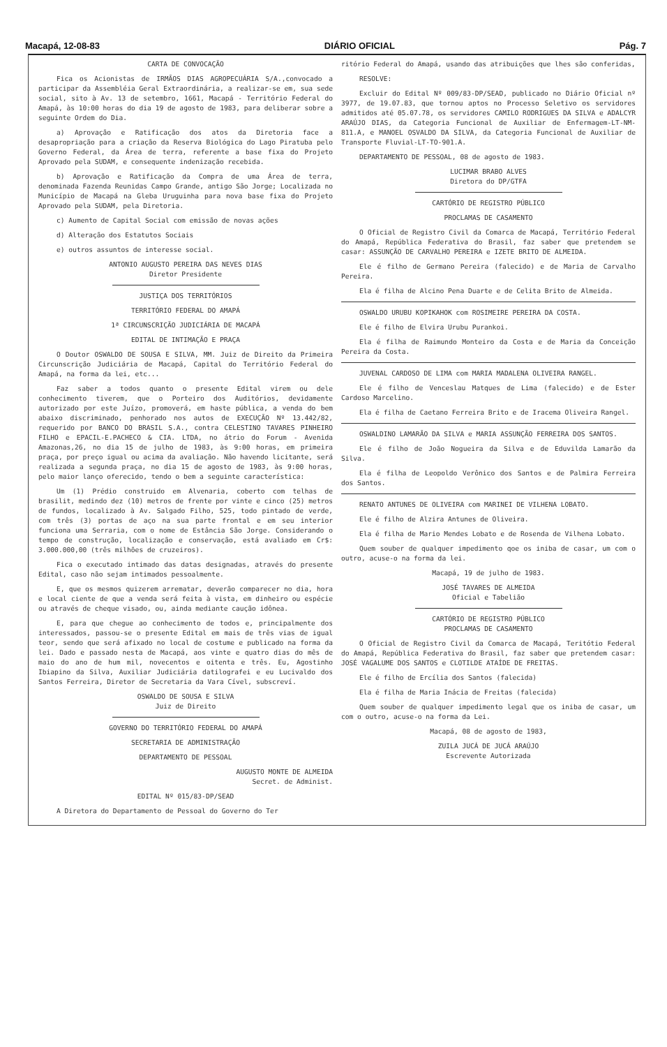Macapá, 12-08-83 DIÁRIO OFICIAL Pág. 7
CARTA DE CONVOCAÇÃO
Fica os Acionistas de IRMÃOS DIAS AGROPECUÁRIA S/A.,convocado a participar da Assembléia Geral Extraordinária, a realizar-se em, sua sede social, sito à Av. 13 de setembro, 1661, Macapá - Território Federal do Amapá, às 10:00 horas do dia 19 de agosto de 1983, para deliberar sobre a seguinte Ordem do Dia.
a) Aprovação e Ratificação dos atos da Diretoria face a desapropriação para a criação da Reserva Biológica do Lago Piratuba pelo Governo Federal, da Área de terra, referente a base fixa do Projeto Aprovado pela SUDAM, e consequente indenização recebida.
b) Aprovação e Ratificação da Compra de uma Área de terra, denominada Fazenda Reunidas Campo Grande, antigo São Jorge; Localizada no Município de Macapá na Gleba Uruguinha para nova base fixa do Projeto Aprovado pela SUDAM, pela Diretoria.
c) Aumento de Capital Social com emissão de novas ações
d) Alteração dos Estatutos Sociais
e) outros assuntos de interesse social.
ANTONIO AUGUSTO PEREIRA DAS NEVES DIAS
Diretor Presidente
JUSTIÇA DOS TERRITÓRIOS
TERRITÓRIO FEDERAL DO AMAPÁ
1ª CIRCUNSCRIÇÃO JUDICIÁRIA DE MACAPÁ
EDITAL DE INTIMAÇÃO E PRAÇA
O Doutor OSWALDO DE SOUSA E SILVA, MM. Juiz de Direito da Primeira Circunscrição Judiciária de Macapá, Capital do Território Federal do Amapá, na forma da lei, etc...
Faz saber a todos quanto o presente Edital virem ou dele conhecimento tiverem, que o Porteiro dos Auditórios, devidamente autorizado por este Juízo, promoverá, em haste pública, a venda do bem abaixo discriminado, penhorado nos autos de EXECUÇÃO Nº 13.442/82, requerido por BANCO DO BRASIL S.A., contra CELESTINO TAVARES PINHEIRO FILHO e EPACIL-E.PACHECO & CIA. LTDA, no átrio do Forum - Avenida Amazonas,26, no dia 15 de julho de 1983, às 9:00 horas, em primeira praça, por preço igual ou acima da avaliação. Não havendo licitante, será realizada a segunda praça, no dia 15 de agosto de 1983, às 9:00 horas, pelo maior lanço oferecido, tendo o bem a seguinte característica:
Um (1) Prédio construido em Alvenaria, coberto com telhas de brasilit, medindo dez (10) metros de frente por vinte e cinco (25) metros de fundos, localizado à Av. Salgado Filho, 525, todo pintado de verde, com três (3) portas de aço na sua parte frontal e em seu interior funciona uma Serraria, com o nome de Estância São Jorge. Considerando o tempo de construção, localização e conservação, está avaliado em Cr$: 3.000.000,00 (três milhões de cruzeiros).
Fica o executado intimado das datas designadas, através do presente Edital, caso não sejam intimados pessoalmente.
E, que os mesmos quizerem arrematar, deverão comparecer no dia, hora e local ciente de que a venda será feita à vista, em dinheiro ou espécie ou através de cheque visado, ou, ainda mediante caução idônea.
E, para que chegue ao conhecimento de todos e, principalmente dos interessados, passou-se o presente Edital em mais de três vias de igual teor, sendo que será afixado no local de costume e publicado na forma da lei. Dado e passado nesta de Macapá, aos vinte e quatro dias do mês de maio do ano de hum mil, novecentos e oitenta e três. Eu, Agostinho Ibiapino da Silva, Auxiliar Judiciária datilografei e eu Lucivaldo dos Santos Ferreira, Diretor de Secretaria da Vara Cível, subscreví.
OSWALDO DE SOUSA E SILVA
Juiz de Direito
GOVERNO DO TERRITÓRIO FEDERAL DO AMAPÁ
SECRETARIA DE ADMINISTRAÇÃO
DEPARTAMENTO DE PESSOAL
AUGUSTO MONTE DE ALMEIDA
Secret. de Administ.
EDITAL Nº 015/83-DP/SEAD
A Diretora do Departamento de Pessoal do Governo do Ter
ritório Federal do Amapá, usando das atribuições que lhes são conferidas,
RESOLVE:
Excluir do Edital Nº 009/83-DP/SEAD, publicado no Diário Oficial nº 3977, de 19.07.83, que tornou aptos no Processo Seletivo os servidores admitidos até 05.07.78, os servidores CAMILO RODRIGUES DA SILVA e ADALCYR ARAÚJO DIAS, da Categoria Funcional de Auxiliar de Enfermagem-LT-NM-811.A, e MANOEL OSVALDO DA SILVA, da Categoria Funcional de Auxiliar de Transporte Fluvial-LT-TO-901.A.
DEPARTAMENTO DE PESSOAL, 08 de agosto de 1983.
LUCIMAR BRABO ALVES
Diretora do DP/GTFA
CARTÓRIO DE REGISTRO PÚBLICO
PROCLAMAS DE CASAMENTO
O Oficial de Registro Civil da Comarca de Macapá, Território Federal do Amapá, República Federativa do Brasil, faz saber que pretendem se casar: ASSUNÇÃO DE CARVALHO PEREIRA e IZETE BRITO DE ALMEIDA.
Ele é filho de Germano Pereira (falecido) e de Maria de Carvalho Pereira.
Ela é filha de Alcino Pena Duarte e de Celita Brito de Almeida.
OSWALDO URUBU KOPIKAHOK com ROSIMEIRE PEREIRA DA COSTA.
Ele é filho de Elvira Urubu Purankoi.
Ela é filha de Raimundo Monteiro da Costa e de Maria da Conceição Pereira da Costa.
JUVENAL CARDOSO DE LIMA com MARIA MADALENA OLIVEIRA RANGEL.
Ele é filho de Venceslau Matques de Lima (falecido) e de Ester Cardoso Marcelino.
Ela é filha de Caetano Ferreira Brito e de Iracema Oliveira Rangel.
OSWALDINO LAMARÃO DA SILVA e MARIA ASSUNÇÃO FERREIRA DOS SANTOS.
Ele é filho de João Nogueira da Silva e de Eduvilda Lamarão da Silva.
Ela é filha de Leopoldo Verônico dos Santos e de Palmira Ferreira dos Santos.
RENATO ANTUNES DE OLIVEIRA com MARINEI DE VILHENA LOBATO.
Ele é filho de Alzira Antunes de Oliveira.
Ela é filha de Mario Mendes Lobato e de Rosenda de Vilhena Lobato.
Quem souber de qualquer impedimento qoe os iniba de casar, um com o outro, acuse-o na forma da lei.
Macapá, 19 de julho de 1983.
JOSÉ TAVARES DE ALMEIDA
Oficial e Tabelião
CARTÓRIO DE REGISTRO PÚBLICO
PROCLAMAS DE CASAMENTO
O Oficial de Registro Civil da Comarca de Macapá, Teritótio Federal do Amapá, República Federativa do Brasil, faz saber que pretendem casar: JOSÉ VAGALUME DOS SANTOS e CLOTILDE ATAÍDE DE FREITAS.
Ele é filho de Ercília dos Santos (falecida)
Ela é filha de Maria Inácia de Freitas (falecida)
Quem souber de qualquer impedimento legal que os iniba de casar, um com o outro, acuse-o na forma da Lei.
Macapá, 08 de agosto de 1983,
ZUILA JUCÁ DE JUCÁ ARAÚJO
Escrevente Autorizada